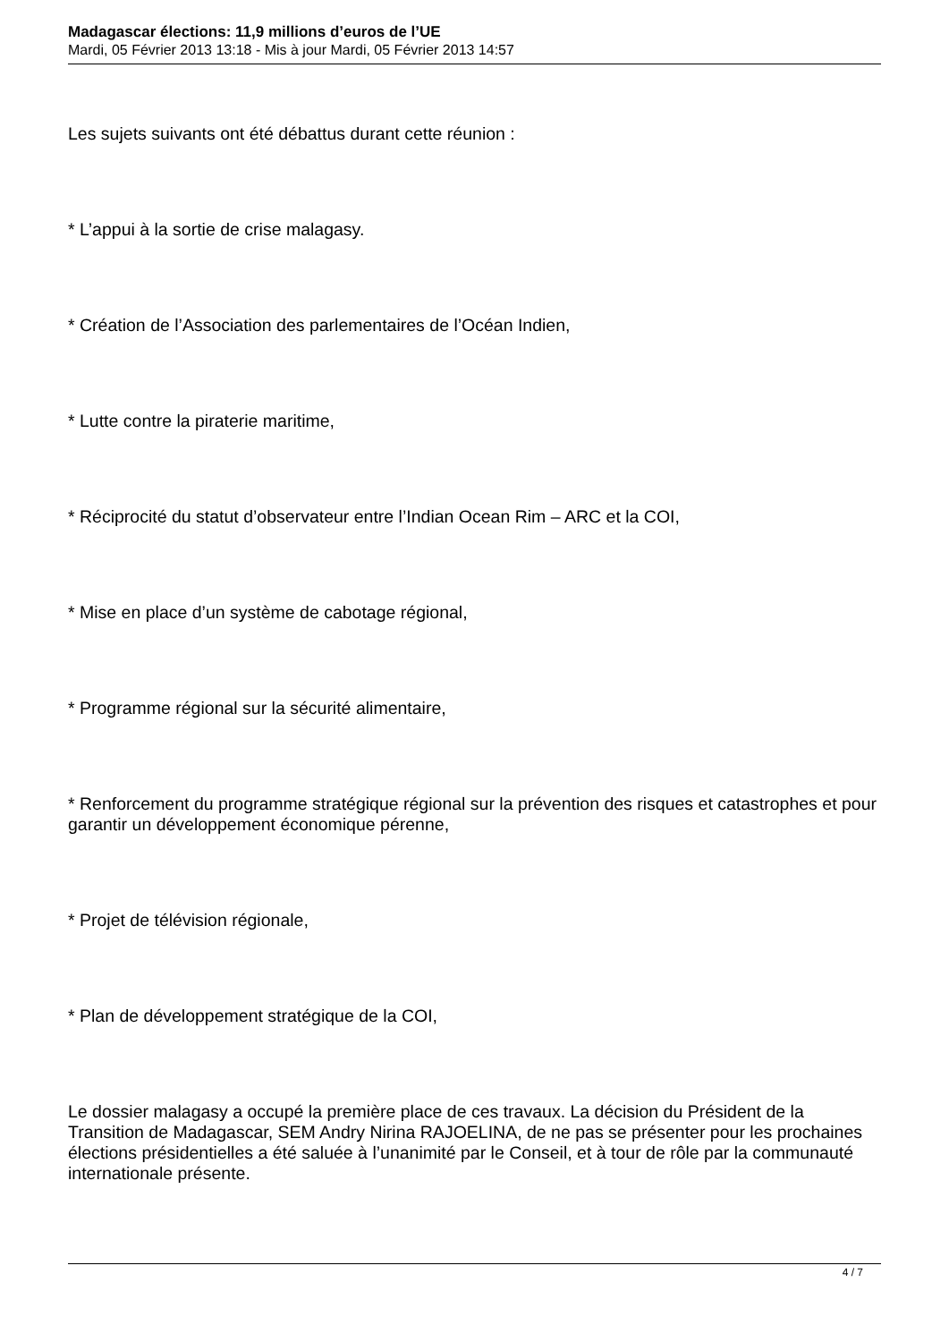Madagascar élections: 11,9 millions d’euros de l’UE
Mardi, 05 Février 2013 13:18 - Mis à jour Mardi, 05 Février 2013 14:57
Les sujets suivants ont été débattus durant cette réunion :
* L’appui à la sortie de crise malagasy.
* Création de l’Association des parlementaires de l’Océan Indien,
* Lutte contre la piraterie maritime,
* Réciprocité du statut d’observateur entre l’Indian Ocean Rim – ARC et la COI,
* Mise en place d’un système de cabotage régional,
* Programme régional sur la sécurité alimentaire,
* Renforcement du programme stratégique régional sur la prévention des risques et catastrophes et pour garantir un développement économique pérenne,
* Projet de télévision régionale,
* Plan de développement stratégique de la COI,
Le dossier malagasy a occupé la première place de ces travaux. La décision du Président de la Transition de Madagascar, SEM Andry Nirina RAJOELINA, de ne pas se présenter pour les prochaines élections présidentielles a été saluée à l’unanimité par le Conseil, et à tour de rôle par la communauté internationale présente.
4 / 7